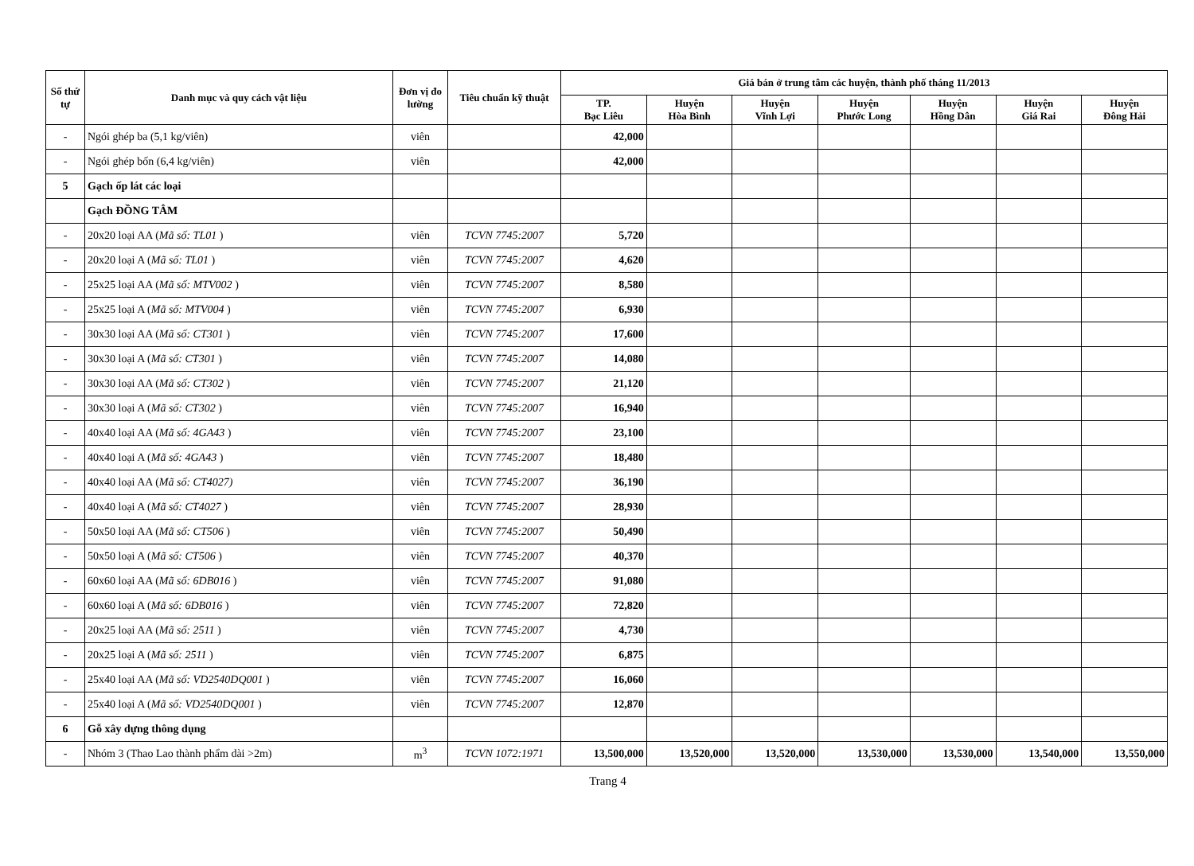| Số thứ tự | Danh mục và quy cách vật liệu | Đơn vị đo lường | Tiêu chuẩn kỹ thuật | Giá bán ở trung tâm các huyện, thành phố tháng 11/2013 | | | | | | |
| --- | --- | --- | --- | --- | --- | --- | --- | --- | --- | --- |
| | | | | TP. Bạc Liêu | Huyện Hòa Bình | Huyện Vĩnh Lợi | Huyện Phước Long | Huyện Hồng Dân | Huyện Giá Rai | Huyện Đông Hải |
| - | Ngói ghép ba (5,1 kg/viên) | viên | | 42,000 | | | | | | |
| - | Ngói ghép bốn (6,4 kg/viên) | viên | | 42,000 | | | | | | |
| 5 | Gạch ốp lát các loại | | | | | | | | | |
| | Gạch ĐỒNG TÂM | | | | | | | | | |
| - | 20x20 loại AA ( Mã số: TL01 ) | viên | TCVN 7745:2007 | 5,720 | | | | | | |
| - | 20x20 loại A ( Mã số: TL01 ) | viên | TCVN 7745:2007 | 4,620 | | | | | | |
| - | 25x25 loại AA ( Mã số: MTV002 ) | viên | TCVN 7745:2007 | 8,580 | | | | | | |
| - | 25x25 loại A ( Mã số: MTV004 ) | viên | TCVN 7745:2007 | 6,930 | | | | | | |
| - | 30x30 loại AA ( Mã số: CT301 ) | viên | TCVN 7745:2007 | 17,600 | | | | | | |
| - | 30x30 loại A ( Mã số: CT301 ) | viên | TCVN 7745:2007 | 14,080 | | | | | | |
| - | 30x30 loại AA ( Mã số: CT302 ) | viên | TCVN 7745:2007 | 21,120 | | | | | | |
| - | 30x30 loại A ( Mã số: CT302 ) | viên | TCVN 7745:2007 | 16,940 | | | | | | |
| - | 40x40 loại AA ( Mã số: 4GA43 ) | viên | TCVN 7745:2007 | 23,100 | | | | | | |
| - | 40x40 loại A ( Mã số: 4GA43 ) | viên | TCVN 7745:2007 | 18,480 | | | | | | |
| - | 40x40 loại AA ( Mã số: CT4027) | viên | TCVN 7745:2007 | 36,190 | | | | | | |
| - | 40x40 loại A ( Mã số: CT4027 ) | viên | TCVN 7745:2007 | 28,930 | | | | | | |
| - | 50x50 loại AA ( Mã số: CT506 ) | viên | TCVN 7745:2007 | 50,490 | | | | | | |
| - | 50x50 loại A ( Mã số: CT506 ) | viên | TCVN 7745:2007 | 40,370 | | | | | | |
| - | 60x60 loại AA ( Mã số: 6DB016 ) | viên | TCVN 7745:2007 | 91,080 | | | | | | |
| - | 60x60 loại A ( Mã số: 6DB016 ) | viên | TCVN 7745:2007 | 72,820 | | | | | | |
| - | 20x25 loại AA ( Mã số: 2511 ) | viên | TCVN 7745:2007 | 4,730 | | | | | | |
| - | 20x25 loại A ( Mã số: 2511 ) | viên | TCVN 7745:2007 | 6,875 | | | | | | |
| - | 25x40 loại AA ( Mã số: VD2540DQ001 ) | viên | TCVN 7745:2007 | 16,060 | | | | | | |
| - | 25x40 loại A ( Mã số: VD2540DQ001 ) | viên | TCVN 7745:2007 | 12,870 | | | | | | |
| 6 | Gỗ xây dựng thông dụng | | | | | | | | | |
| - | Nhóm 3 (Thao Lao thành phẩm dài >2m) | m<sup>3</sup> | TCVN 1072:1971 | 13,500,000 | 13,520,000 | 13,520,000 | 13,530,000 | 13,530,000 | 13,540,000 | 13,550,000 |
Trang 4